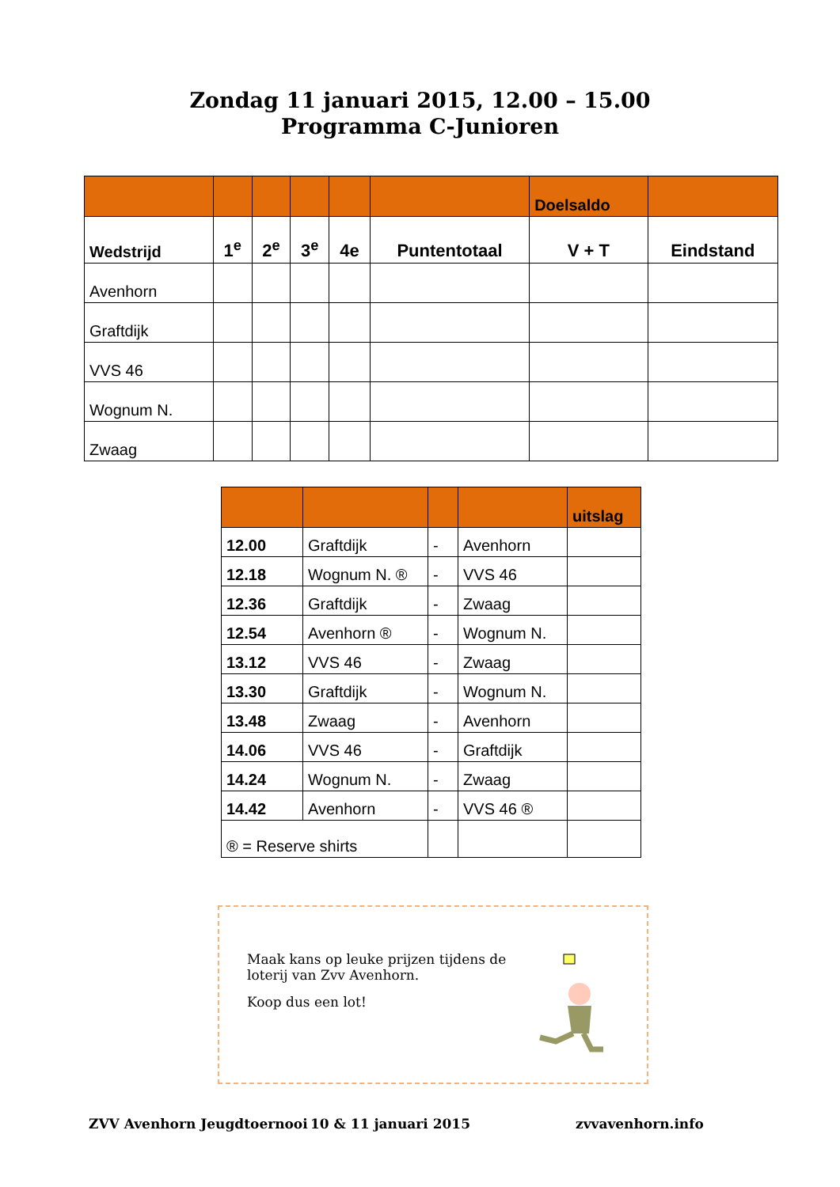Zondag 11 januari 2015, 12.00 – 15.00
Programma C-Junioren
| | | | | | | Doelsaldo | |
| Wedstrijd | 1<sup>e</sup> | 2<sup>e</sup> | 3<sup>e</sup> | 4e | Puntentotaal | V + T | Eindstand |
| Avenhorn | | | | | | | |
| Graftdijk | | | | | | | |
| VVS 46 | | | | | | | |
| Wognum N. | | | | | | | |
| Zwaag | | | | | | | |
| | | | | uitslag |
| 12.00 | Graftdijk | - | Avenhorn | |
| 12.18 | Wognum N. ® | - | VVS 46 | |
| 12.36 | Graftdijk | - | Zwaag | |
| 12.54 | Avenhorn ® | - | Wognum N. | |
| 13.12 | VVS 46 | - | Zwaag | |
| 13.30 | Graftdijk | - | Wognum N. | |
| 13.48 | Zwaag | - | Avenhorn | |
| 14.06 | VVS 46 | - | Graftdijk | |
| 14.24 | Wognum N. | - | Zwaag | |
| 14.42 | Avenhorn | - | VVS 46 ® | |
| ® = Reserve shirts | | | | |
Maak kans op leuke prijzen tijdens de loterij van Zvv Avenhorn.
Koop dus een lot!
ZVV Avenhorn Jeugdtoernooi 10 & 11 januari 2015 zvvavenhorn.info